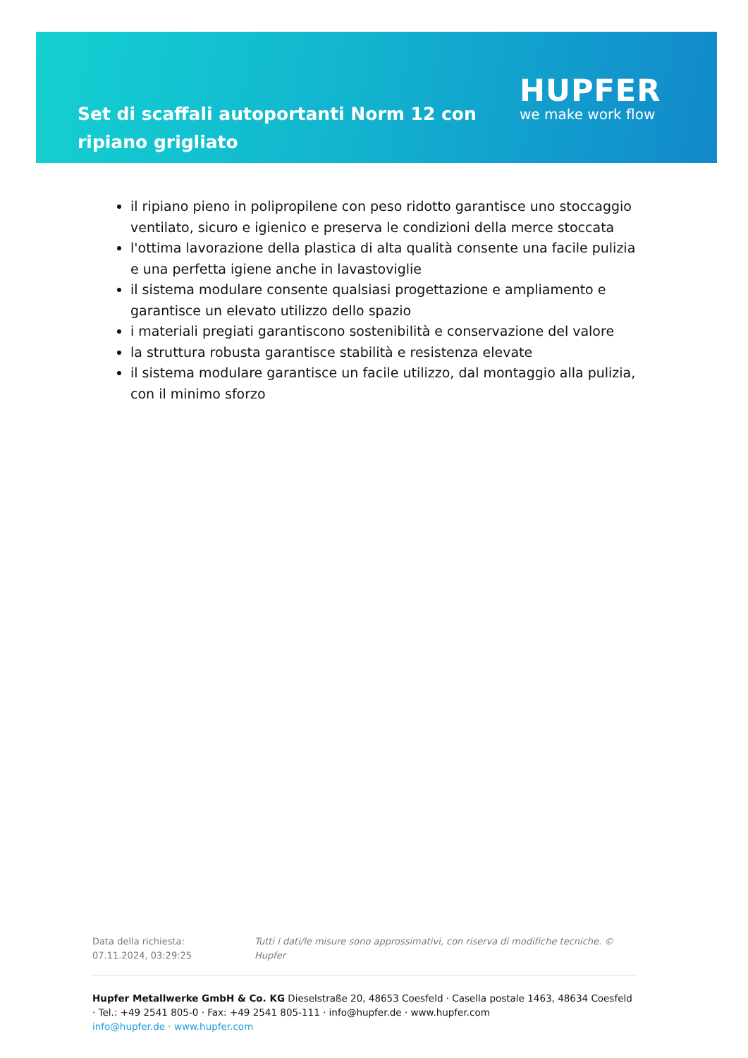Set di scaffali autoportanti Norm 12 con ripiano grigliato
HUPFER
we make work flow
il ripiano pieno in polipropilene con peso ridotto garantisce uno stoccaggio ventilato, sicuro e igienico e preserva le condizioni della merce stoccata
l'ottima lavorazione della plastica di alta qualità consente una facile pulizia e una perfetta igiene anche in lavastoviglie
il sistema modulare consente qualsiasi progettazione e ampliamento e garantisce un elevato utilizzo dello spazio
i materiali pregiati garantiscono sostenibilità e conservazione del valore
la struttura robusta garantisce stabilità e resistenza elevate
il sistema modulare garantisce un facile utilizzo, dal montaggio alla pulizia, con il minimo sforzo
Data della richiesta: 07.11.2024, 03:29:25 Tutti i dati/le misure sono approssimativi, con riserva di modifiche tecniche. © Hupfer
Hupfer Metallwerke GmbH & Co. KG Dieselstraße 20, 48653 Coesfeld · Casella postale 1463, 48634 Coesfeld · Tel.: +49 2541 805-0 · Fax: +49 2541 805-111 · info@hupfer.de · www.hupfer.com
info@hupfer.de · www.hupfer.com